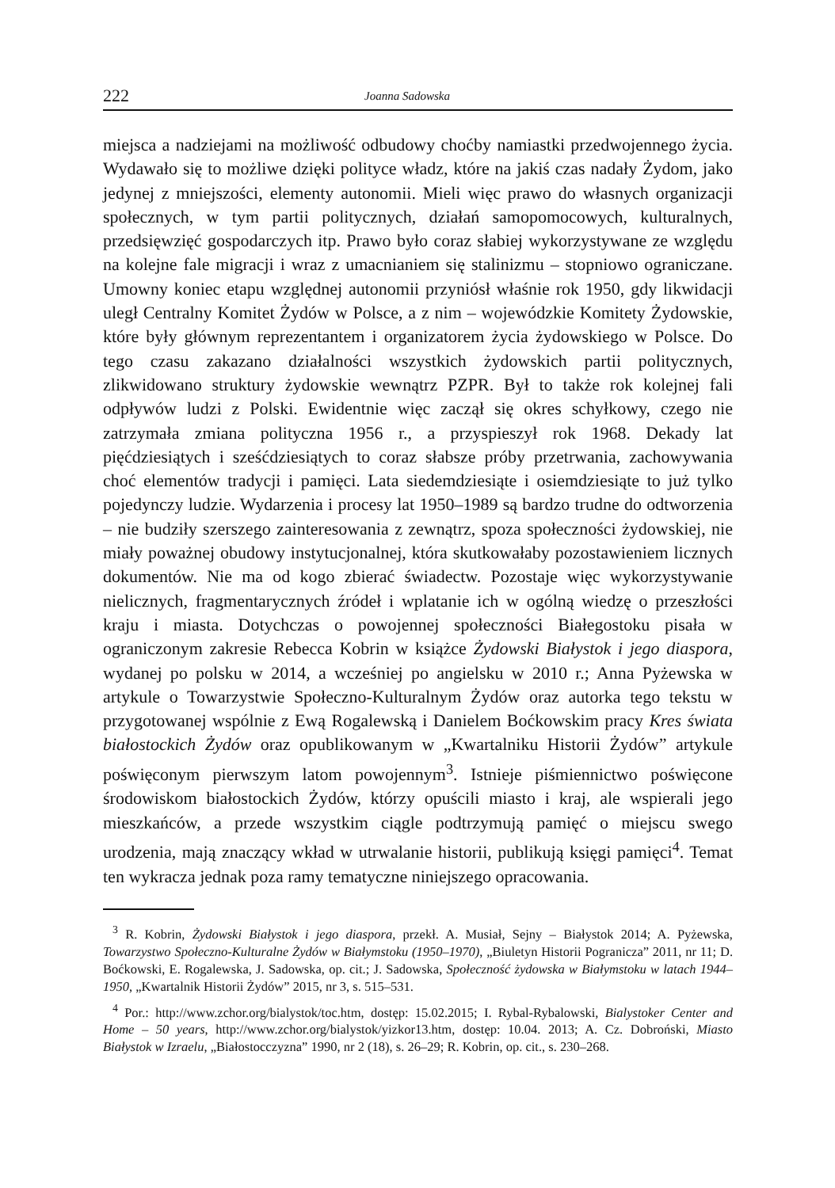222 Joanna Sadowska
miejsca a nadziejami na możliwość odbudowy choćby namiastki przedwojennego życia. Wydawało się to możliwe dzięki polityce władz, które na jakiś czas nadały Żydom, jako jedynej z mniejszości, elementy autonomii. Mieli więc prawo do własnych organizacji społecznych, w tym partii politycznych, działań samopomocowych, kulturalnych, przedsięwzięć gospodarczych itp. Prawo było coraz słabiej wykorzystywane ze względu na kolejne fale migracji i wraz z umacnianiem się stalinizmu – stopniowo ograniczane. Umowny koniec etapu względnej autonomii przyniósł właśnie rok 1950, gdy likwidacji uległ Centralny Komitet Żydów w Polsce, a z nim – wojewódzkie Komitety Żydowskie, które były głównym reprezentantem i organizatorem życia żydowskiego w Polsce. Do tego czasu zakazano działalności wszystkich żydowskich partii politycznych, zlikwidowano struktury żydowskie wewnątrz PZPR. Był to także rok kolejnej fali odpływów ludzi z Polski. Ewidentnie więc zaczął się okres schyłkowy, czego nie zatrzymała zmiana polityczna 1956 r., a przyspieszył rok 1968. Dekady lat pięćdziesiątych i sześćdziesiątych to coraz słabsze próby przetrwania, zachowywania choć elementów tradycji i pamięci. Lata siedemdziesiąte i osiemdziesiąte to już tylko pojedynczy ludzie. Wydarzenia i procesy lat 1950–1989 są bardzo trudne do odtworzenia – nie budziły szerszego zainteresowania z zewnątrz, spoza społeczności żydowskiej, nie miały poważnej obudowy instytucjonalnej, która skutkowałaby pozostawieniem licznych dokumentów. Nie ma od kogo zbierać świadectw. Pozostaje więc wykorzystywanie nielicznych, fragmentarycznych źródeł i wplatanie ich w ogólną wiedzę o przeszłości kraju i miasta. Dotychczas o powojennej społeczności Białegostoku pisała w ograniczonym zakresie Rebecca Kobrin w książce Żydowski Białystok i jego diaspora, wydanej po polsku w 2014, a wcześniej po angielsku w 2010 r.; Anna Pyżewska w artykule o Towarzystwie Społeczno-Kulturalnym Żydów oraz autorka tego tekstu w przygotowanej wspólnie z Ewą Rogalewską i Danielem Boćkowskim pracy Kres świata białostockich Żydów oraz opublikowanym w „Kwartalniku Historii Żydów” artykule poświęconym pierwszym latom powojennym<sup>3</sup>. Istnieje piśmiennictwo poświęcone środowiskom białostockich Żydów, którzy opuścili miasto i kraj, ale wspierali jego mieszkańców, a przede wszystkim ciągle podtrzymują pamięć o miejscu swego urodzenia, mają znaczący wkład w utrwalanie historii, publikują księgi pamięci<sup>4</sup>. Temat ten wykracza jednak poza ramy tematyczne niniejszego opracowania.
<sup>3</sup> R. Kobrin, Żydowski Białystok i jego diaspora, przekł. A. Musiał, Sejny – Białystok 2014; A. Pyżewska, Towarzystwo Społeczno-Kulturalne Żydów w Białymstoku (1950–1970), „Biuletyn Historii Pogranicza” 2011, nr 11; D. Boćkowski, E. Rogalewska, J. Sadowska, op. cit.; J. Sadowska, Społeczność żydowska w Białymstoku w latach 1944–1950, „Kwartalnik Historii Żydów” 2015, nr 3, s. 515–531.
<sup>4</sup> Por.: http://www.zchor.org/bialystok/toc.htm, dostęp: 15.02.2015; I. Rybal-Rybalowski, Bialystoker Center and Home – 50 years, http://www.zchor.org/bialystok/yizkor13.htm, dostęp: 10.04. 2013; A. Cz. Dobroński, Miasto Białystok w Izraelu, „Białostocczyzna” 1990, nr 2 (18), s. 26–29; R. Kobrin, op. cit., s. 230–268.